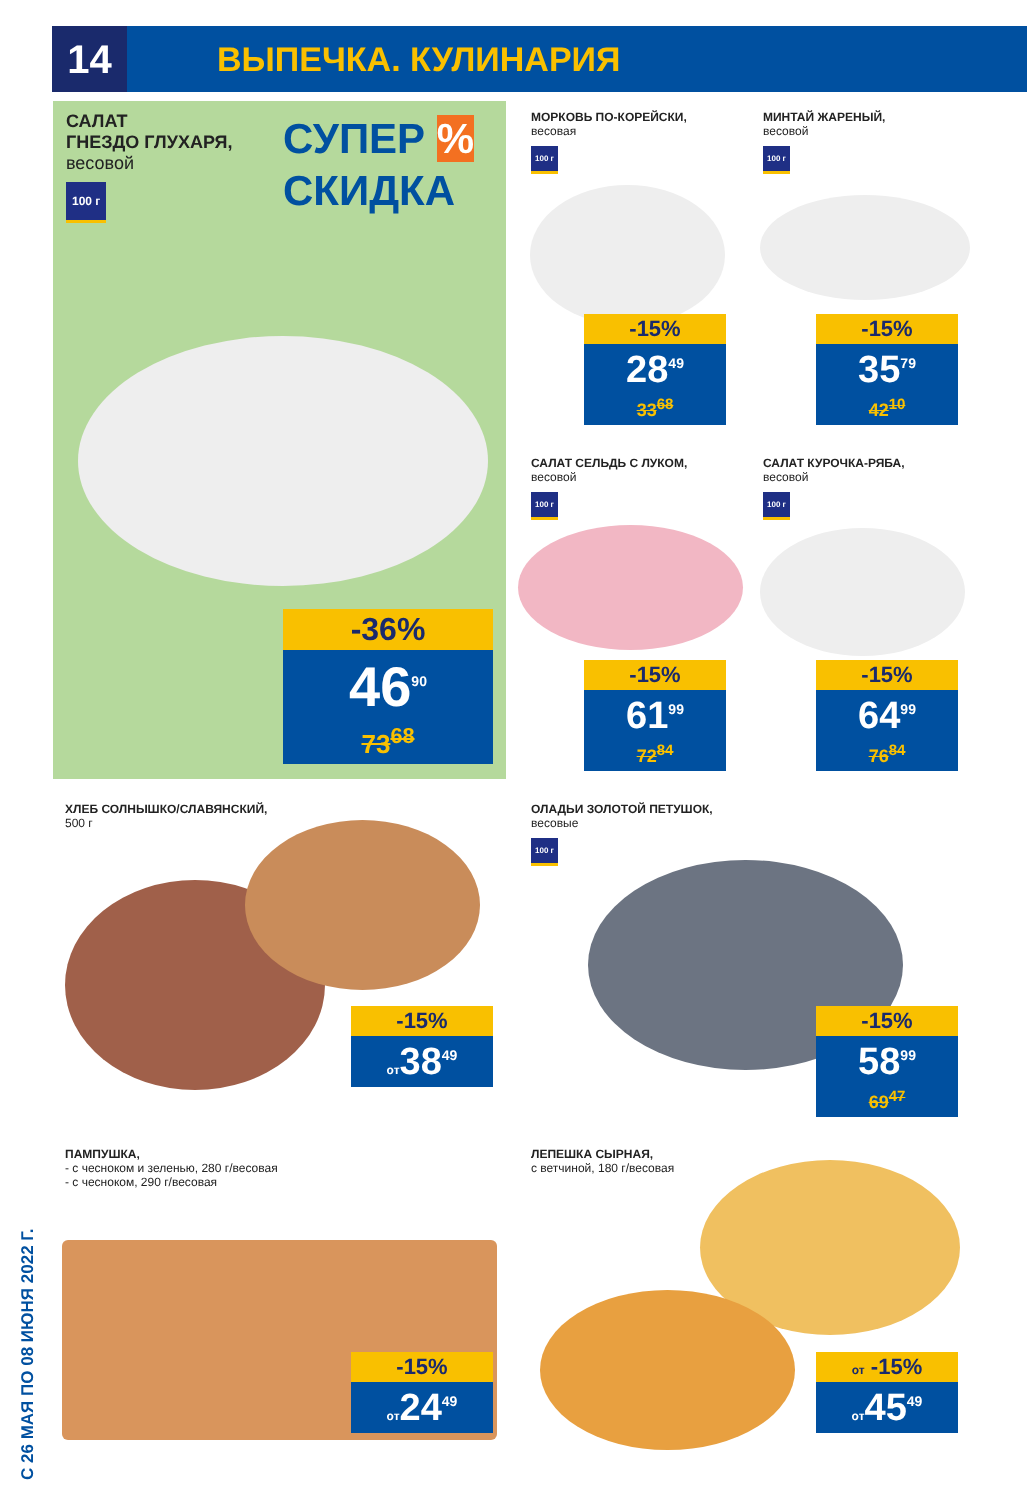14
ВЫПЕЧКА. КУЛИНАРИЯ
САЛАТ
ГНЕЗДО ГЛУХАРЯ,
весовой
100 г
СУПЕР %
СКИДКА
-36%
46<sup>90</sup>
73<sup>68</sup>
МОРКОВЬ ПО-КОРЕЙСКИ,
весовая
100 г
-15%
28<sup>49</sup>
33<sup>68</sup>
МИНТАЙ ЖАРЕНЫЙ,
весовой
100 г
-15%
35<sup>79</sup>
42<sup>10</sup>
САЛАТ СЕЛЬДЬ С ЛУКОМ,
весовой
100 г
-15%
61<sup>99</sup>
72<sup>84</sup>
САЛАТ КУРОЧКА-РЯБА,
весовой
100 г
-15%
64<sup>99</sup>
76<sup>84</sup>
ХЛЕБ СОЛНЫШКО/СЛАВЯНСКИЙ,
500 г
-15%
от38<sup>49</sup>
ОЛАДЬИ ЗОЛОТОЙ ПЕТУШОК,
весовые
100 г
-15%
58<sup>99</sup>
69<sup>47</sup>
ПАМПУШКА,
- с чесноком и зеленью, 280 г/весовая
- с чесноком, 290 г/весовая
-15%
от24<sup>49</sup>
ЛЕПЕШКА СЫРНАЯ,
с ветчиной, 180 г/весовая
от -15%
от45<sup>49</sup>
С 26 МАЯ ПО 08 ИЮНЯ 2022 Г.